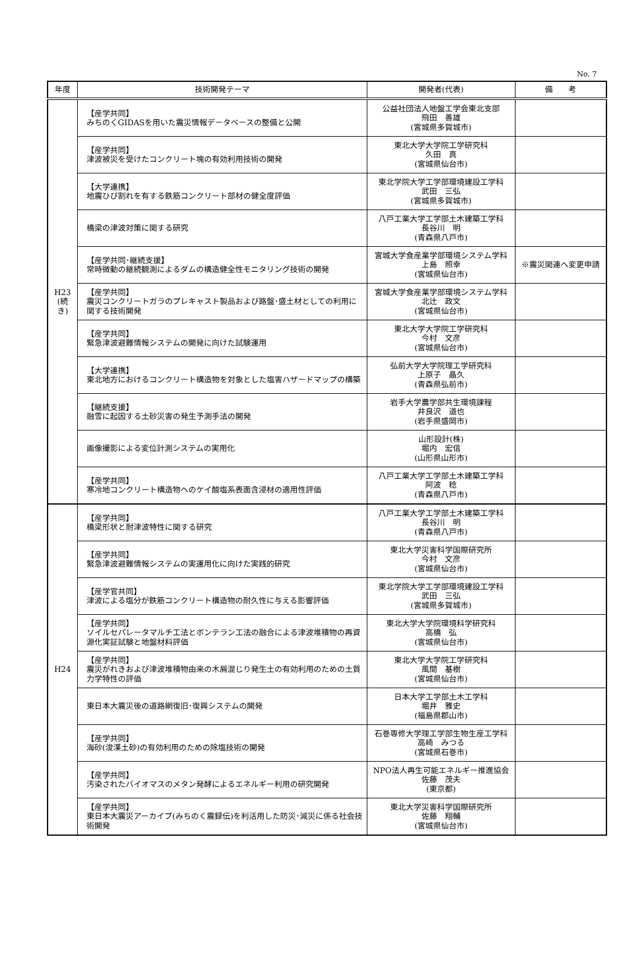No. 7
| 年度 | 技術開発テーマ | 開発者(代表) | 備 考 |
| --- | --- | --- | --- |
| H23 (続き) | 【産学共同】 みちのくGIDASを用いた震災情報データベースの整備と公開 | 公益社団法人地盤工学会東北支部 飛田 善雄 (宮城県多賀城市) | |
| | 【産学共同】 津波被災を受けたコンクリート塊の有効利用技術の開発 | 東北大学大学院工学研究科 久田 真 (宮城県仙台市) | |
| | 【大学連携】 地震ひび割れを有する鉄筋コンクリート部材の健全度評価 | 東北学院大学工学部環境建設工学科 武田 三弘 (宮城県多賀城市) | |
| | 橋梁の津波対策に関する研究 | 八戸工業大学工学部土木建築工学科 長谷川 明 (青森県八戸市) | |
| | 【産学共同･継続支援】 常時微動の継続観測によるダムの構造健全性モニタリング技術の開発 | 宮城大学食産業学部環境システム学科 上島 照幸 (宮城県仙台市) | ※震災関連へ変更申請 |
| | 【産学共同】 震災コンクリートガラのプレキャスト製品および路盤･盛土材としての利用に関する技術開発 | 宮城大学食産業学部環境システム学科 北辻 政文 (宮城県仙台市) | |
| | 【産学共同】 緊急津波避難情報システムの開発に向けた試験運用 | 東北大学大学院工学研究科 今村 文彦 (宮城県仙台市) | |
| | 【大学連携】 東北地方におけるコンクリート構造物を対象とした塩害ハザードマップの構築 | 弘前大学大学院理工学研究科 上原子 晶久 (青森県弘前市) | |
| | 【継続支援】 融雪に起因する土砂災害の発生予測手法の開発 | 岩手大学農学部共生環境課程 井良沢 道也 (岩手県盛岡市) | |
| | 画像撮影による変位計測システムの実用化 | 山形設計(株) 堀内 宏信 (山形県山形市) | |
| | 【産学共同】 寒冷地コンクリート構造物へのケイ酸塩系表面含浸材の適用性評価 | 八戸工業大学工学部土木建築工学科 阿波 稔 (青森県八戸市) | |
| H24 | 【産学共同】 橋梁形状と耐津波特性に関する研究 | 八戸工業大学工学部土木建築工学科 長谷川 明 (青森県八戸市) | |
| | 【産学共同】 緊急津波避難情報システムの実運用化に向けた実践的研究 | 東北大学災害科学国際研究所 今村 文彦 (宮城県仙台市) | |
| | 【産学官共同】 津波による塩分が鉄筋コンクリート構造物の耐久性に与える影響評価 | 東北学院大学工学部環境建設工学科 武田 三弘 (宮城県多賀城市) | |
| | 【産学共同】 ソイルセパレータマルチ工法とボンテラン工法の融合による津波堆積物の再資源化実証試験と地盤材料評価 | 東北大学大学院環境科学研究科 高橋 弘 (宮城県仙台市) | |
| | 【産学共同】 震災がれきおよび津波堆積物由来の木屑混じり発生土の有効利用のための土質力学特性の評価 | 東北大学大学院工学研究科 風間 基樹 (宮城県仙台市) | |
| | 東日本大震災後の道路網復旧･復興システムの開発 | 日本大学工学部土木工学科 堀井 雅史 (福島県郡山市) | |
| | 【産学共同】 海砂(浚渫土砂)の有効利用のための除塩技術の開発 | 石巻専修大学理工学部生物生産工学科 高崎 みつる (宮城県石巻市) | |
| | 【産学共同】 汚染されたバイオマスのメタン発酵によるエネルギー利用の研究開発 | NPO法人再生可能エネルギー推進協会 佐藤 茂夫 (東京都) | |
| | 【産学共同】 東日本大震災アーカイブ(みちのく震録伝)を利活用した防災･減災に係る社会技術開発 | 東北大学災害科学国際研究所 佐藤 翔輔 (宮城県仙台市) | |